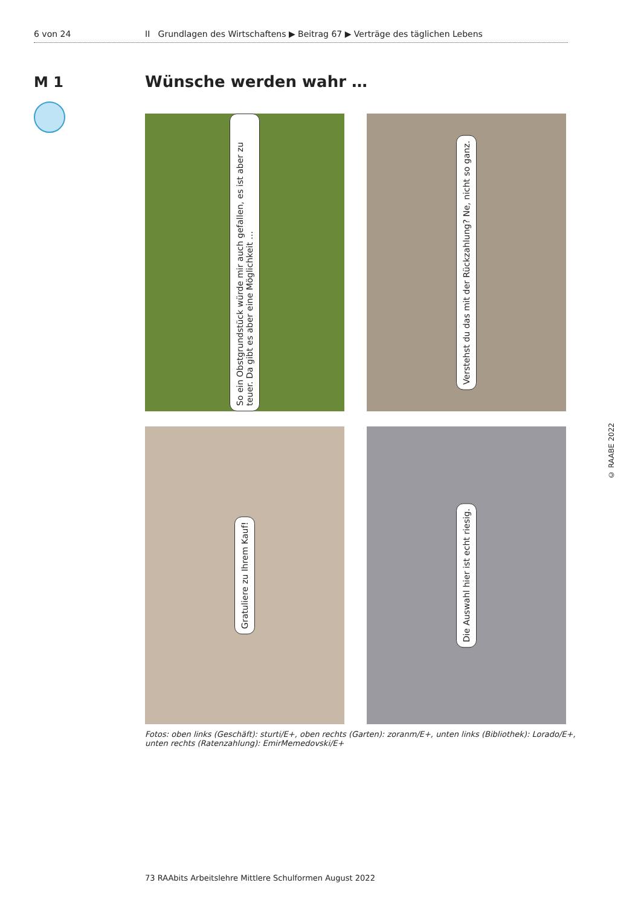6 von 24 II Grundlagen des Wirtschaftens ▶ Beitrag 67 ▶ Verträge des täglichen Lebens
M 1 Wünsche werden wahr …
So ein Obstgrundstück würde mir auch gefallen, es ist aber zu teuer. Da gibt es aber eine Möglichkeit …
Verstehst du das mit der Rückzahlung? Ne, nicht so ganz.
Gratuliere zu Ihrem Kauf!
Die Auswahl hier ist echt riesig.
Fotos: oben links (Geschäft): sturti/E+, oben rechts (Garten): zoranm/E+, unten links (Bibliothek): Lorado/E+, unten rechts (Ratenzahlung): EmirMemedovski/E+
© RAABE 2022
73 RAAbits Arbeitslehre Mittlere Schulformen August 2022